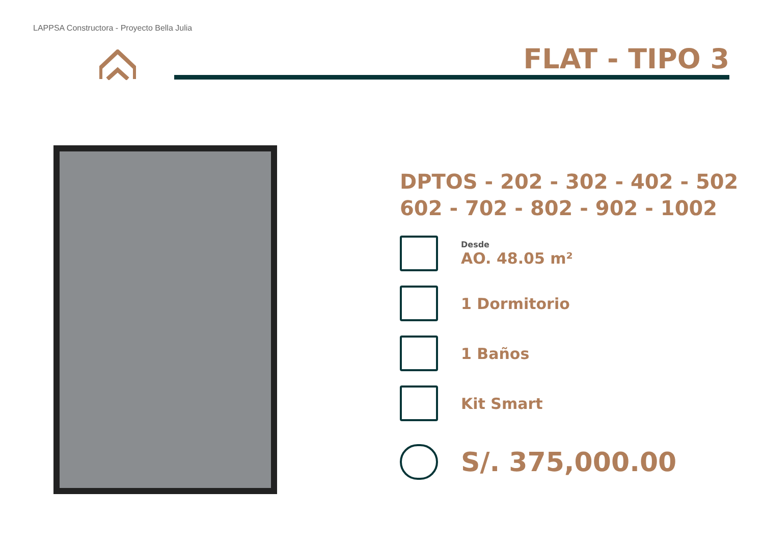LAPPSA Constructora - Proyecto Bella Julia
FLAT - TIPO 3
DPTOS - 202 - 302 - 402 - 502
602 - 702 - 802 - 902 - 1002
Desde
AO. 48.05 m²
1 Dormitorio
1 Baños
Kit Smart
S/. 375,000.00